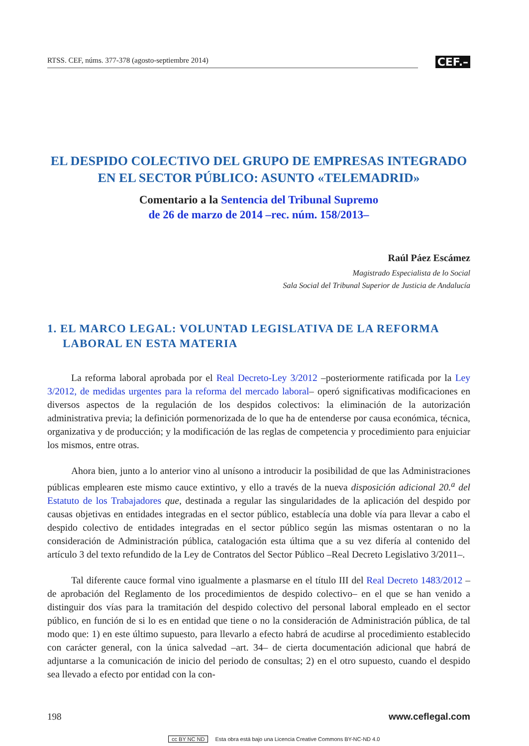RTSS. CEF, núms. 377-378 (agosto-septiembre 2014)
CEF.–
EL DESPIDO COLECTIVO DEL GRUPO DE EMPRESAS INTEGRADO EN EL SECTOR PÚBLICO: ASUNTO «TELEMADRID»
Comentario a la Sentencia del Tribunal Supremo
de 26 de marzo de 2014 –rec. núm. 158/2013–
Raúl Páez Escámez
Magistrado Especialista de lo Social
Sala Social del Tribunal Superior de Justicia de Andalucía
1. EL MARCO LEGAL: VOLUNTAD LEGISLATIVA DE LA REFORMA LABORAL EN ESTA MATERIA
La reforma laboral aprobada por el Real Decreto-Ley 3/2012 –posteriormente ratificada por la Ley 3/2012, de medidas urgentes para la reforma del mercado laboral– operó significativas modificaciones en diversos aspectos de la regulación de los despidos colectivos: la eliminación de la autorización administrativa previa; la definición pormenorizada de lo que ha de entenderse por causa económica, técnica, organizativa y de producción; y la modificación de las reglas de competencia y procedimiento para enjuiciar los mismos, entre otras.
Ahora bien, junto a lo anterior vino al unísono a introducir la posibilidad de que las Administraciones públicas emplearen este mismo cauce extintivo, y ello a través de la nueva disposición adicional 20.<sup>a</sup> del Estatuto de los Trabajadores que, destinada a regular las singularidades de la aplicación del despido por causas objetivas en entidades integradas en el sector público, establecía una doble vía para llevar a cabo el despido colectivo de entidades integradas en el sector público según las mismas ostentaran o no la consideración de Administración pública, catalogación esta última que a su vez difería al contenido del artículo 3 del texto refundido de la Ley de Contratos del Sector Público –Real Decreto Legislativo 3/2011–.
Tal diferente cauce formal vino igualmente a plasmarse en el título III del Real Decreto 1483/2012 –de aprobación del Reglamento de los procedimientos de despido colectivo– en el que se han venido a distinguir dos vías para la tramitación del despido colectivo del personal laboral empleado en el sector público, en función de si lo es en entidad que tiene o no la consideración de Administración pública, de tal modo que: 1) en este último supuesto, para llevarlo a efecto habrá de acudirse al procedimiento establecido con carácter general, con la única salvedad –art. 34– de cierta documentación adicional que habrá de adjuntarse a la comunicación de inicio del periodo de consultas; 2) en el otro supuesto, cuando el despido sea llevado a efecto por entidad con la con-
198 www.ceflegal.com
cc BY NC ND Esta obra está bajo una Licencia Creative Commons BY-NC-ND 4.0